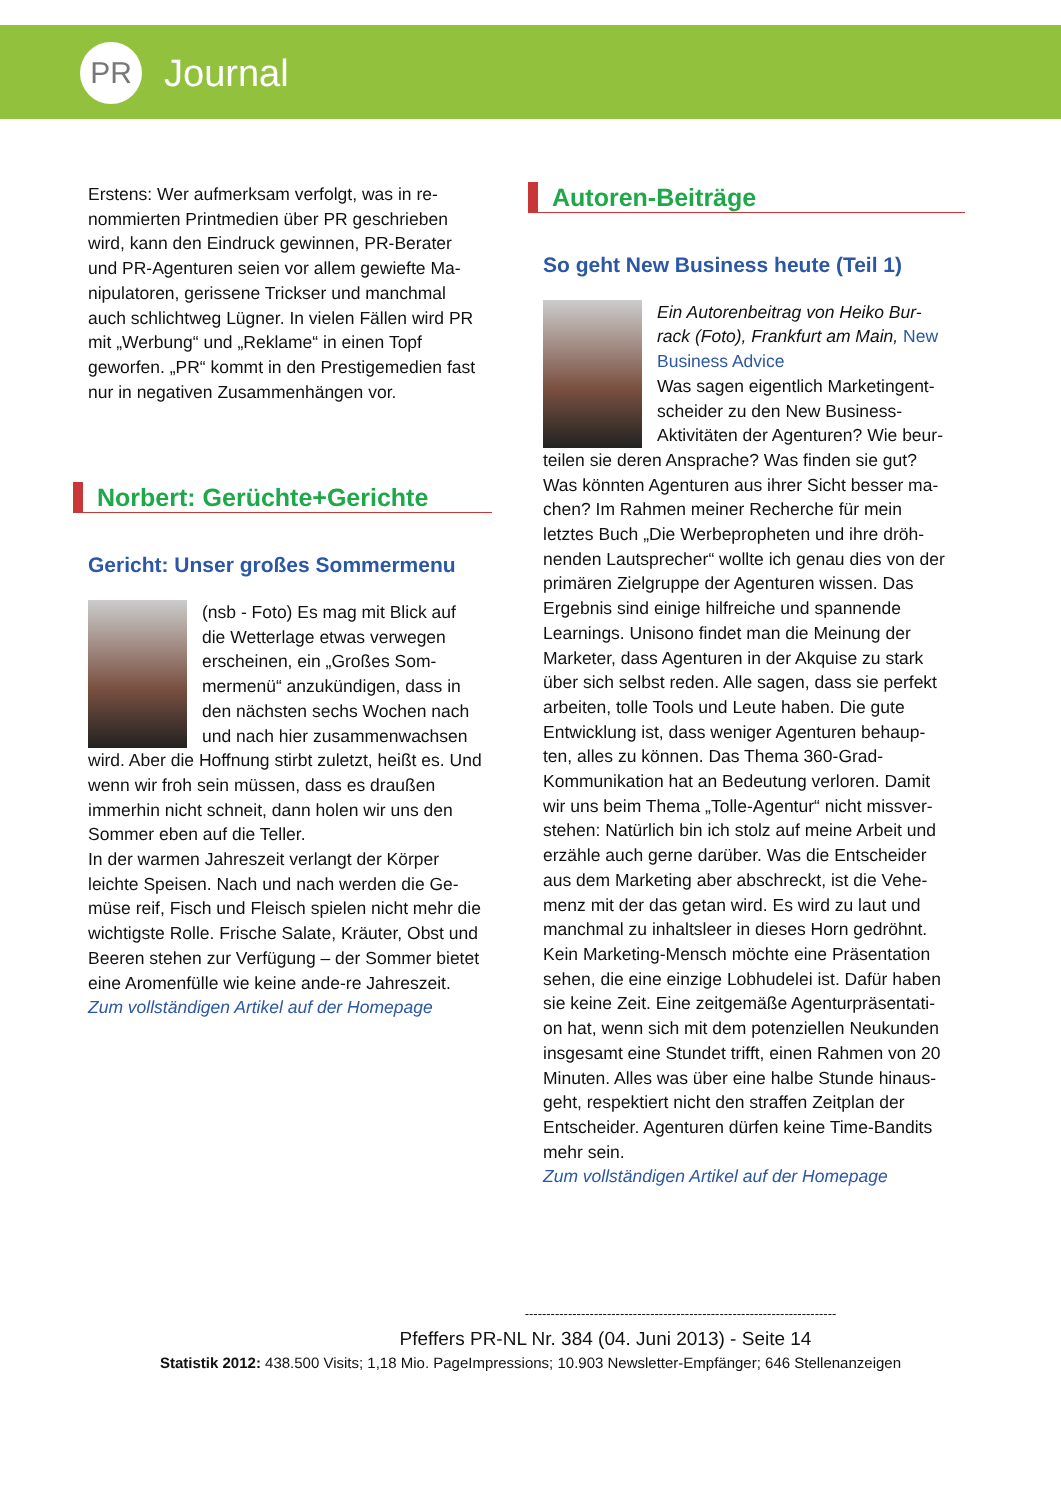PR
Journal
Erstens: Wer aufmerksam verfolgt, was in re-nommierten Printmedien über PR geschrieben wird, kann den Eindruck gewinnen, PR-Berater und PR-Agenturen seien vor allem gewiefte Ma-nipulatoren, gerissene Trickser und manchmal auch schlichtweg Lügner. In vielen Fällen wird PR mit „Werbung“ und „Reklame“ in einen Topf geworfen. „PR“ kommt in den Prestigemedien fast nur in negativen Zusammenhängen vor.
Norbert: Gerüchte+Gerichte
Gericht: Unser großes Sommermenu
(nsb - Foto) Es mag mit Blick auf die Wetterlage etwas verwegen erscheinen, ein „Großes Som-mermenü“ anzukündigen, dass in den nächsten sechs Wochen nach und nach hier zusammenwachsen wird. Aber die Hoffnung stirbt zuletzt, heißt es. Und wenn wir froh sein müssen, dass es draußen immerhin nicht schneit, dann holen wir uns den Sommer eben auf die Teller.
In der warmen Jahreszeit verlangt der Körper leichte Speisen. Nach und nach werden die Ge-müse reif, Fisch und Fleisch spielen nicht mehr die wichtigste Rolle. Frische Salate, Kräuter, Obst und Beeren stehen zur Verfügung – der Sommer bietet eine Aromenfülle wie keine ande-re Jahreszeit.
Zum vollständigen Artikel auf der Homepage
Autoren-Beiträge
So geht New Business heute (Teil 1)
Ein Autorenbeitrag von Heiko Bur-rack (Foto), Frankfurt am Main, New Business Advice
Was sagen eigentlich Marketingent-scheider zu den New Business-Aktivitäten der Agenturen? Wie beur-teilen sie deren Ansprache? Was finden sie gut? Was könnten Agenturen aus ihrer Sicht besser ma-chen? Im Rahmen meiner Recherche für mein letztes Buch „Die Werbepropheten und ihre dröh-nenden Lautsprecher“ wollte ich genau dies von der primären Zielgruppe der Agenturen wissen. Das Ergebnis sind einige hilfreiche und spannende Learnings. Unisono findet man die Meinung der Marketer, dass Agenturen in der Akquise zu stark über sich selbst reden. Alle sagen, dass sie perfekt arbeiten, tolle Tools und Leute haben. Die gute Entwicklung ist, dass weniger Agenturen behaup-ten, alles zu können. Das Thema 360-Grad-Kommunikation hat an Bedeutung verloren. Damit wir uns beim Thema „Tolle-Agentur“ nicht missver-stehen: Natürlich bin ich stolz auf meine Arbeit und erzähle auch gerne darüber. Was die Entscheider aus dem Marketing aber abschreckt, ist die Vehe-menz mit der das getan wird. Es wird zu laut und manchmal zu inhaltsleer in dieses Horn gedröhnt. Kein Marketing-Mensch möchte eine Präsentation sehen, die eine einzige Lobhudelei ist. Dafür haben sie keine Zeit. Eine zeitgemäße Agenturpräsentati-on hat, wenn sich mit dem potenziellen Neukunden insgesamt eine Stundet trifft, einen Rahmen von 20 Minuten. Alles was über eine halbe Stunde hinaus-geht, respektiert nicht den straffen Zeitplan der Entscheider. Agenturen dürfen keine Time-Bandits mehr sein.
Zum vollständigen Artikel auf der Homepage
------------------------------------------------------------------------
Pfeffers PR-NL Nr. 384 (04. Juni 2013) - Seite 14
Statistik 2012: 438.500 Visits; 1,18 Mio. PageImpressions; 10.903 Newsletter-Empfänger; 646 Stellenanzeigen